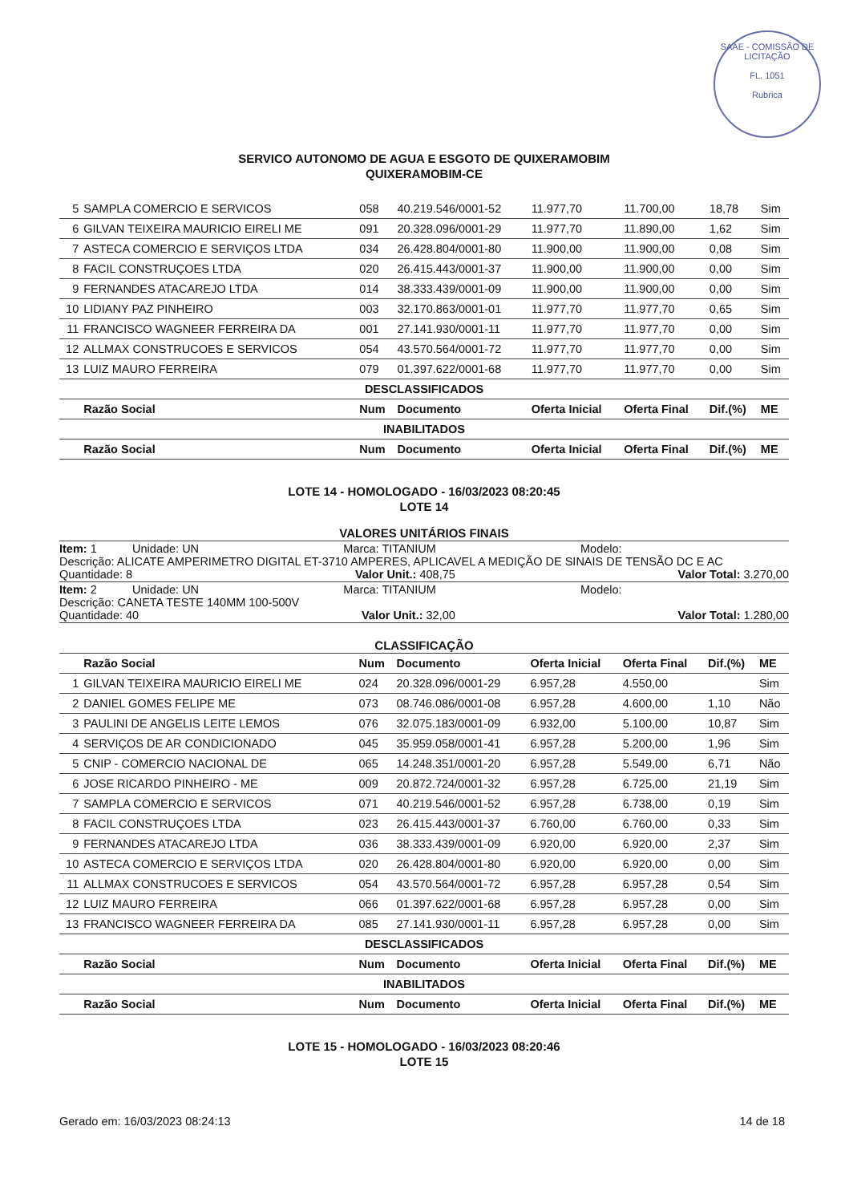SAAE - COMISSÃO DE LICITAÇÃO
FL. 1051
Rubrica
SERVICO AUTONOMO DE AGUA E ESGOTO DE QUIXERAMOBIM
QUIXERAMOBIM-CE
| 5 | SAMPLA COMERCIO E SERVICOS | 058 | 40.219.546/0001-52 | 11.977,70 | 11.700,00 | 18,78 | Sim |
| 6 | GILVAN TEIXEIRA MAURICIO EIRELI ME | 091 | 20.328.096/0001-29 | 11.977,70 | 11.890,00 | 1,62 | Sim |
| 7 | ASTECA COMERCIO E SERVIÇOS LTDA | 034 | 26.428.804/0001-80 | 11.900,00 | 11.900,00 | 0,08 | Sim |
| 8 | FACIL CONSTRUÇOES LTDA | 020 | 26.415.443/0001-37 | 11.900,00 | 11.900,00 | 0,00 | Sim |
| 9 | FERNANDES ATACAREJO LTDA | 014 | 38.333.439/0001-09 | 11.900,00 | 11.900,00 | 0,00 | Sim |
| 10 | LIDIANY PAZ PINHEIRO | 003 | 32.170.863/0001-01 | 11.977,70 | 11.977,70 | 0,65 | Sim |
| 11 | FRANCISCO WAGNEER FERREIRA DA | 001 | 27.141.930/0001-11 | 11.977,70 | 11.977,70 | 0,00 | Sim |
| 12 | ALLMAX CONSTRUCOES E SERVICOS | 054 | 43.570.564/0001-72 | 11.977,70 | 11.977,70 | 0,00 | Sim |
| 13 | LUIZ MAURO FERREIRA | 079 | 01.397.622/0001-68 | 11.977,70 | 11.977,70 | 0,00 | Sim |
| DESCLASSIFICADOS | | | | | | | |
| | Razão Social | Num | Documento | Oferta Inicial | Oferta Final | Dif.(%) | ME |
| INABILITADOS | | | | | | | |
| | Razão Social | Num | Documento | Oferta Inicial | Oferta Final | Dif.(%) | ME |
LOTE 14 - HOMOLOGADO - 16/03/2023 08:20:45
LOTE 14
VALORES UNITÁRIOS FINAIS
Item: 1 Unidade: UN Marca: TITANIUM Modelo:
Descrição: ALICATE AMPERIMETRO DIGITAL ET-3710 AMPERES, APLICAVEL A MEDIÇÃO DE SINAIS DE TENSÃO DC E AC
Quantidade: 8 Valor Unit.: 408,75 Valor Total: 3.270,00
Item: 2 Unidade: UN Marca: TITANIUM Modelo:
Descrição: CANETA TESTE 140MM 100-500V
Quantidade: 40 Valor Unit.: 32,00 Valor Total: 1.280,00
CLASSIFICAÇÃO
| | Razão Social | Num | Documento | Oferta Inicial | Oferta Final | Dif.(%) | ME |
| --- | --- | --- | --- | --- | --- | --- | --- |
| 1 | GILVAN TEIXEIRA MAURICIO EIRELI ME | 024 | 20.328.096/0001-29 | 6.957,28 | 4.550,00 | | Sim |
| 2 | DANIEL GOMES FELIPE ME | 073 | 08.746.086/0001-08 | 6.957,28 | 4.600,00 | 1,10 | Não |
| 3 | PAULINI DE ANGELIS LEITE LEMOS | 076 | 32.075.183/0001-09 | 6.932,00 | 5.100,00 | 10,87 | Sim |
| 4 | SERVIÇOS DE AR CONDICIONADO | 045 | 35.959.058/0001-41 | 6.957,28 | 5.200,00 | 1,96 | Sim |
| 5 | CNIP - COMERCIO NACIONAL DE | 065 | 14.248.351/0001-20 | 6.957,28 | 5.549,00 | 6,71 | Não |
| 6 | JOSE RICARDO PINHEIRO - ME | 009 | 20.872.724/0001-32 | 6.957,28 | 6.725,00 | 21,19 | Sim |
| 7 | SAMPLA COMERCIO E SERVICOS | 071 | 40.219.546/0001-52 | 6.957,28 | 6.738,00 | 0,19 | Sim |
| 8 | FACIL CONSTRUÇOES LTDA | 023 | 26.415.443/0001-37 | 6.760,00 | 6.760,00 | 0,33 | Sim |
| 9 | FERNANDES ATACAREJO LTDA | 036 | 38.333.439/0001-09 | 6.920,00 | 6.920,00 | 2,37 | Sim |
| 10 | ASTECA COMERCIO E SERVIÇOS LTDA | 020 | 26.428.804/0001-80 | 6.920,00 | 6.920,00 | 0,00 | Sim |
| 11 | ALLMAX CONSTRUCOES E SERVICOS | 054 | 43.570.564/0001-72 | 6.957,28 | 6.957,28 | 0,54 | Sim |
| 12 | LUIZ MAURO FERREIRA | 066 | 01.397.622/0001-68 | 6.957,28 | 6.957,28 | 0,00 | Sim |
| 13 | FRANCISCO WAGNEER FERREIRA DA | 085 | 27.141.930/0001-11 | 6.957,28 | 6.957,28 | 0,00 | Sim |
| DESCLASSIFICADOS | | | | | | | |
| | Razão Social | Num | Documento | Oferta Inicial | Oferta Final | Dif.(%) | ME |
| INABILITADOS | | | | | | | |
| | Razão Social | Num | Documento | Oferta Inicial | Oferta Final | Dif.(%) | ME |
LOTE 15 - HOMOLOGADO - 16/03/2023 08:20:46
LOTE 15
Gerado em: 16/03/2023 08:24:13 14 de 18